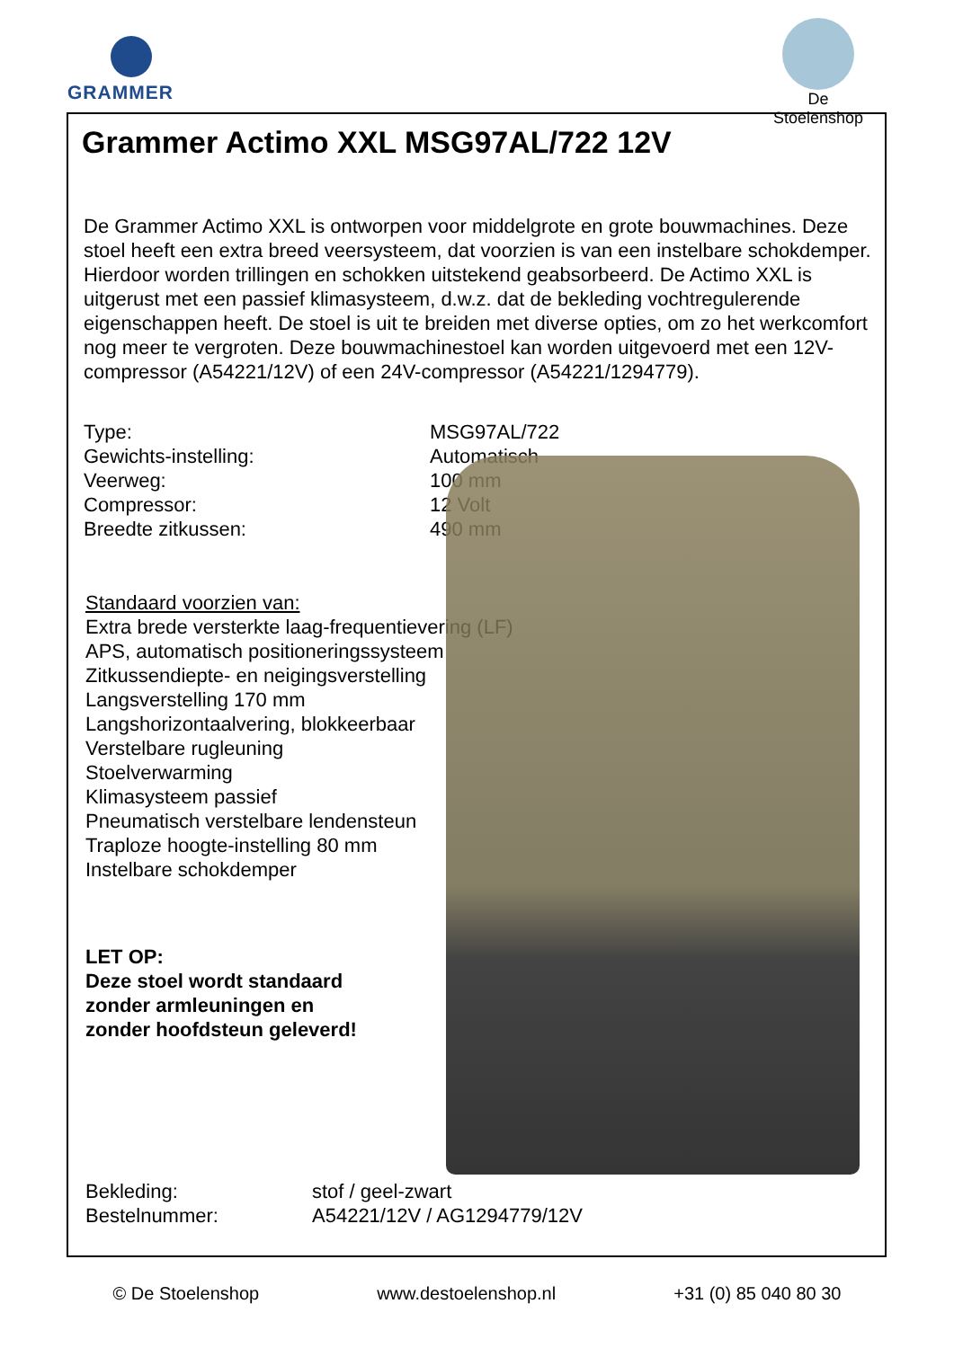GRAMMER
De Stoelenshop
Grammer Actimo XXL MSG97AL/722 12V
De Grammer Actimo XXL is ontworpen voor middelgrote en grote bouwmachines. Deze stoel heeft een extra breed veersysteem, dat voorzien is van een instelbare schokdemper. Hierdoor worden trillingen en schokken uitstekend geabsorbeerd. De Actimo XXL is uitgerust met een passief klimasysteem, d.w.z. dat de bekleding vochtregulerende eigenschappen heeft. De stoel is uit te breiden met diverse opties, om zo het werkcomfort nog meer te vergroten. Deze bouwmachinestoel kan worden uitgevoerd met een 12V-compressor (A54221/12V) of een 24V-compressor (A54221/1294779).
Type:
Gewichts-instelling:
Veerweg:
Compressor:
Breedte zitkussen:
MSG97AL/722
Automatisch
100 mm
12 Volt
490 mm
Standaard voorzien van:
Extra brede versterkte laag-frequentievering (LF)
APS, automatisch positioneringssysteem
Zitkussendiepte- en neigingsverstelling
Langsverstelling 170 mm
Langshorizontaalvering, blokkeerbaar
Verstelbare rugleuning
Stoelverwarming
Klimasysteem passief
Pneumatisch verstelbare lendensteun
Traploze hoogte-instelling 80 mm
Instelbare schokdemper
LET OP:
Deze stoel wordt standaard
zonder armleuningen en
zonder hoofdsteun geleverd!
Bekleding:
Bestelnummer:
stof / geel-zwart
A54221/12V / AG1294779/12V
© De Stoelenshop www.destoelenshop.nl +31 (0) 85 040 80 30